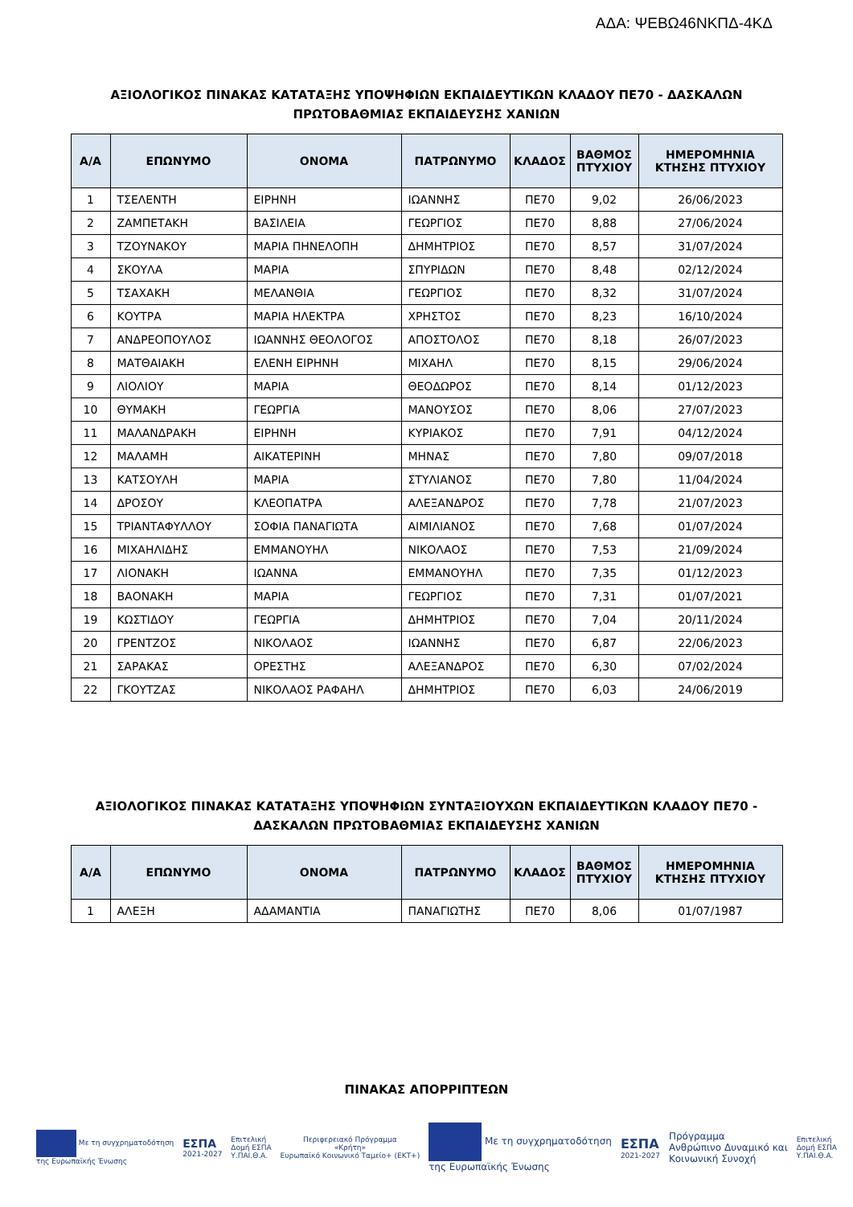ΑΔΑ: ΨΕΒΩ46ΝΚΠΔ-4ΚΔ
ΑΞΙΟΛΟΓΙΚΟΣ ΠΙΝΑΚΑΣ ΚΑΤΑΤΑΞΗΣ ΥΠΟΨΗΦΙΩΝ ΕΚΠΑΙΔΕΥΤΙΚΩΝ ΚΛΑΔΟΥ ΠΕ70 - ΔΑΣΚΑΛΩΝ
ΠΡΩΤΟΒΑΘΜΙΑΣ ΕΚΠΑΙΔΕΥΣΗΣ ΧΑΝΙΩΝ
| Α/Α | ΕΠΩΝΥΜΟ | ΟΝΟΜΑ | ΠΑΤΡΩΝΥΜΟ | ΚΛΑΔΟΣ | ΒΑΘΜΟΣ ΠΤΥΧΙΟΥ | ΗΜΕΡΟΜΗΝΙΑ ΚΤΗΣΗΣ ΠΤΥΧΙΟΥ |
| --- | --- | --- | --- | --- | --- | --- |
| 1 | ΤΣΕΛΕΝΤΗ | ΕΙΡΗΝΗ | ΙΩΑΝΝΗΣ | ΠΕ70 | 9,02 | 26/06/2023 |
| 2 | ΖΑΜΠΕΤΑΚΗ | ΒΑΣΙΛΕΙΑ | ΓΕΩΡΓΙΟΣ | ΠΕ70 | 8,88 | 27/06/2024 |
| 3 | ΤΖΟΥΝΑΚΟΥ | ΜΑΡΙΑ ΠΗΝΕΛΟΠΗ | ΔΗΜΗΤΡΙΟΣ | ΠΕ70 | 8,57 | 31/07/2024 |
| 4 | ΣΚΟΥΛΑ | ΜΑΡΙΑ | ΣΠΥΡΙΔΩΝ | ΠΕ70 | 8,48 | 02/12/2024 |
| 5 | ΤΣΑΧΑΚΗ | ΜΕΛΑΝΘΙΑ | ΓΕΩΡΓΙΟΣ | ΠΕ70 | 8,32 | 31/07/2024 |
| 6 | ΚΟΥΤΡΑ | ΜΑΡΙΑ ΗΛΕΚΤΡΑ | ΧΡΗΣΤΟΣ | ΠΕ70 | 8,23 | 16/10/2024 |
| 7 | ΑΝΔΡΕΟΠΟΥΛΟΣ | ΙΩΑΝΝΗΣ ΘΕΟΛΟΓΟΣ | ΑΠΟΣΤΟΛΟΣ | ΠΕ70 | 8,18 | 26/07/2023 |
| 8 | ΜΑΤΘΑΙΑΚΗ | ΕΛΕΝΗ ΕΙΡΗΝΗ | ΜΙΧΑΗΛ | ΠΕ70 | 8,15 | 29/06/2024 |
| 9 | ΛΙΟΛΙΟΥ | ΜΑΡΙΑ | ΘΕΟΔΩΡΟΣ | ΠΕ70 | 8,14 | 01/12/2023 |
| 10 | ΘΥΜΑΚΗ | ΓΕΩΡΓΙΑ | ΜΑΝΟΥΣΟΣ | ΠΕ70 | 8,06 | 27/07/2023 |
| 11 | ΜΑΛΑΝΔΡΑΚΗ | ΕΙΡΗΝΗ | ΚΥΡΙΑΚΟΣ | ΠΕ70 | 7,91 | 04/12/2024 |
| 12 | ΜΑΛΑΜΗ | ΑΙΚΑΤΕΡΙΝΗ | ΜΗΝΑΣ | ΠΕ70 | 7,80 | 09/07/2018 |
| 13 | ΚΑΤΣΟΥΛΗ | ΜΑΡΙΑ | ΣΤΥΛΙΑΝΟΣ | ΠΕ70 | 7,80 | 11/04/2024 |
| 14 | ΔΡΟΣΟΥ | ΚΛΕΟΠΑΤΡΑ | ΑΛΕΞΑΝΔΡΟΣ | ΠΕ70 | 7,78 | 21/07/2023 |
| 15 | ΤΡΙΑΝΤΑΦΥΛΛΟΥ | ΣΟΦΙΑ ΠΑΝΑΓΙΩΤΑ | ΑΙΜΙΛΙΑΝΟΣ | ΠΕ70 | 7,68 | 01/07/2024 |
| 16 | ΜΙΧΑΗΛΙΔΗΣ | ΕΜΜΑΝΟΥΗΛ | ΝΙΚΟΛΑΟΣ | ΠΕ70 | 7,53 | 21/09/2024 |
| 17 | ΛΙΟΝΑΚΗ | ΙΩΑΝΝΑ | ΕΜΜΑΝΟΥΗΛ | ΠΕ70 | 7,35 | 01/12/2023 |
| 18 | ΒΑΟΝΑΚΗ | ΜΑΡΙΑ | ΓΕΩΡΓΙΟΣ | ΠΕ70 | 7,31 | 01/07/2021 |
| 19 | ΚΩΣΤΙΔΟΥ | ΓΕΩΡΓΙΑ | ΔΗΜΗΤΡΙΟΣ | ΠΕ70 | 7,04 | 20/11/2024 |
| 20 | ΓΡΕΝΤΖΟΣ | ΝΙΚΟΛΑΟΣ | ΙΩΑΝΝΗΣ | ΠΕ70 | 6,87 | 22/06/2023 |
| 21 | ΣΑΡΑΚΑΣ | ΟΡΕΣΤΗΣ | ΑΛΕΞΑΝΔΡΟΣ | ΠΕ70 | 6,30 | 07/02/2024 |
| 22 | ΓΚΟΥΤΖΑΣ | ΝΙΚΟΛΑΟΣ ΡΑΦΑΗΛ | ΔΗΜΗΤΡΙΟΣ | ΠΕ70 | 6,03 | 24/06/2019 |
ΑΞΙΟΛΟΓΙΚΟΣ ΠΙΝΑΚΑΣ ΚΑΤΑΤΑΞΗΣ ΥΠΟΨΗΦΙΩΝ ΣΥΝΤΑΞΙΟΥΧΩΝ ΕΚΠΑΙΔΕΥΤΙΚΩΝ ΚΛΑΔΟΥ ΠΕ70 -
ΔΑΣΚΑΛΩΝ ΠΡΩΤΟΒΑΘΜΙΑΣ ΕΚΠΑΙΔΕΥΣΗΣ ΧΑΝΙΩΝ
| Α/Α | ΕΠΩΝΥΜΟ | ΟΝΟΜΑ | ΠΑΤΡΩΝΥΜΟ | ΚΛΑΔΟΣ | ΒΑΘΜΟΣ ΠΤΥΧΙΟΥ | ΗΜΕΡΟΜΗΝΙΑ ΚΤΗΣΗΣ ΠΤΥΧΙΟΥ |
| --- | --- | --- | --- | --- | --- | --- |
| 1 | ΑΛΕΞΗ | ΑΔΑΜΑΝΤΙΑ | ΠΑΝΑΓΙΩΤΗΣ | ΠΕ70 | 8,06 | 01/07/1987 |
ΠΙΝΑΚΑΣ ΑΠΟΡΡΙΠΤΕΩΝ
Με τη συγχρηματοδότηση
της Ευρωπαϊκής Ένωσης
ΕΣΠΑ
2021-2027
Επιτελική
Δομή ΕΣΠΑ
Υ.ΠΑΙ.Θ.Α.
Περιφερειακό Πρόγραμμα
«Κρήτη»
Ευρωπαϊκό Κοινωνικό Ταμείο+ (ΕΚΤ+)
Με τη συγχρηματοδότηση
της Ευρωπαϊκής Ένωσης
ΕΣΠΑ
2021-2027
Πρόγραμμα
Ανθρώπινο Δυναμικό και
Κοινωνική Συνοχή
Επιτελική
Δομή ΕΣΠΑ
Υ.ΠΑΙ.Θ.Α.